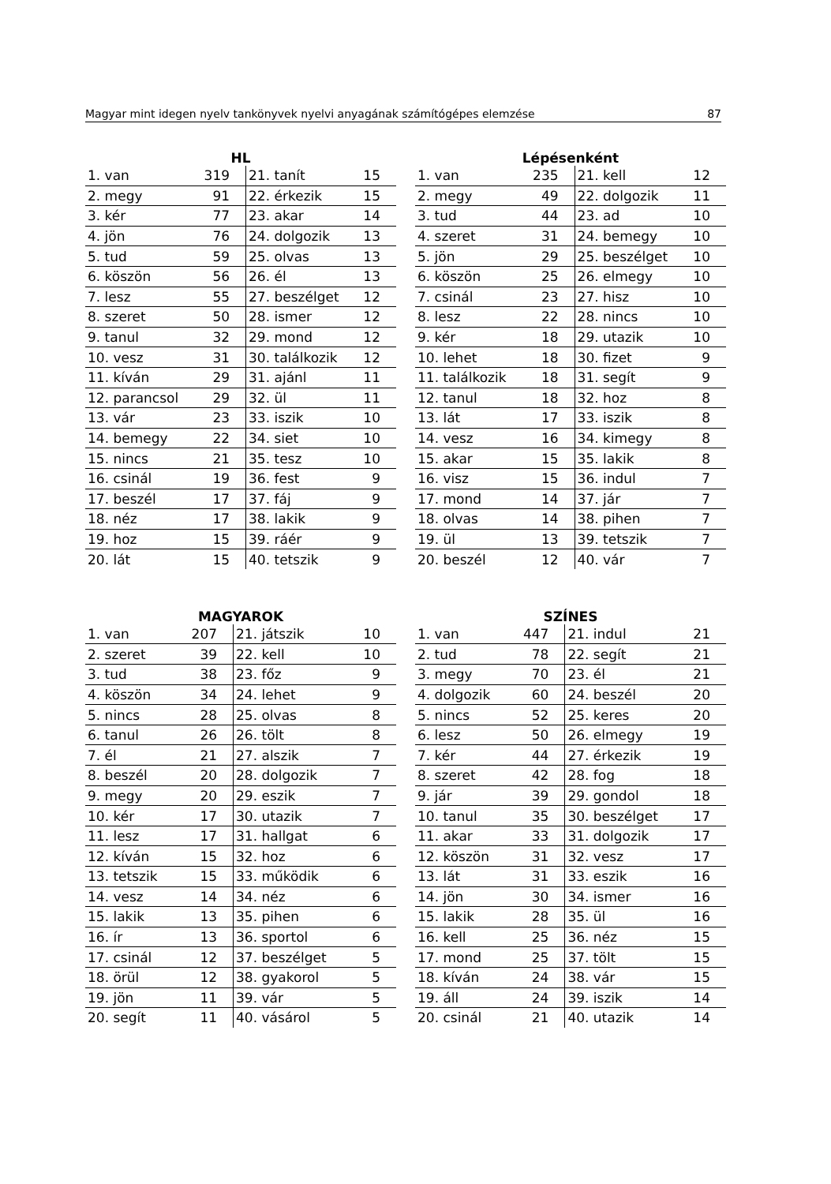Magyar mint idegen nyelv tankönyvek nyelvi anyagának számítógépes elemzése 87
HL
| 1. van | 319 | 21. tanít | 15 |
| 2. megy | 91 | 22. érkezik | 15 |
| 3. kér | 77 | 23. akar | 14 |
| 4. jön | 76 | 24. dolgozik | 13 |
| 5. tud | 59 | 25. olvas | 13 |
| 6. köszön | 56 | 26. él | 13 |
| 7. lesz | 55 | 27. beszélget | 12 |
| 8. szeret | 50 | 28. ismer | 12 |
| 9. tanul | 32 | 29. mond | 12 |
| 10. vesz | 31 | 30. találkozik | 12 |
| 11. kíván | 29 | 31. ajánl | 11 |
| 12. parancsol | 29 | 32. ül | 11 |
| 13. vár | 23 | 33. iszik | 10 |
| 14. bemegy | 22 | 34. siet | 10 |
| 15. nincs | 21 | 35. tesz | 10 |
| 16. csinál | 19 | 36. fest | 9 |
| 17. beszél | 17 | 37. fáj | 9 |
| 18. néz | 17 | 38. lakik | 9 |
| 19. hoz | 15 | 39. ráér | 9 |
| 20. lát | 15 | 40. tetszik | 9 |
Lépésenként
| 1. van | 235 | 21. kell | 12 |
| 2. megy | 49 | 22. dolgozik | 11 |
| 3. tud | 44 | 23. ad | 10 |
| 4. szeret | 31 | 24. bemegy | 10 |
| 5. jön | 29 | 25. beszélget | 10 |
| 6. köszön | 25 | 26. elmegy | 10 |
| 7. csinál | 23 | 27. hisz | 10 |
| 8. lesz | 22 | 28. nincs | 10 |
| 9. kér | 18 | 29. utazik | 10 |
| 10. lehet | 18 | 30. fizet | 9 |
| 11. találkozik | 18 | 31. segít | 9 |
| 12. tanul | 18 | 32. hoz | 8 |
| 13. lát | 17 | 33. iszik | 8 |
| 14. vesz | 16 | 34. kimegy | 8 |
| 15. akar | 15 | 35. lakik | 8 |
| 16. visz | 15 | 36. indul | 7 |
| 17. mond | 14 | 37. jár | 7 |
| 18. olvas | 14 | 38. pihen | 7 |
| 19. ül | 13 | 39. tetszik | 7 |
| 20. beszél | 12 | 40. vár | 7 |
MAGYAROK
| 1. van | 207 | 21. játszik | 10 |
| 2. szeret | 39 | 22. kell | 10 |
| 3. tud | 38 | 23. főz | 9 |
| 4. köszön | 34 | 24. lehet | 9 |
| 5. nincs | 28 | 25. olvas | 8 |
| 6. tanul | 26 | 26. tölt | 8 |
| 7. él | 21 | 27. alszik | 7 |
| 8. beszél | 20 | 28. dolgozik | 7 |
| 9. megy | 20 | 29. eszik | 7 |
| 10. kér | 17 | 30. utazik | 7 |
| 11. lesz | 17 | 31. hallgat | 6 |
| 12. kíván | 15 | 32. hoz | 6 |
| 13. tetszik | 15 | 33. működik | 6 |
| 14. vesz | 14 | 34. néz | 6 |
| 15. lakik | 13 | 35. pihen | 6 |
| 16. ír | 13 | 36. sportol | 6 |
| 17. csinál | 12 | 37. beszélget | 5 |
| 18. örül | 12 | 38. gyakorol | 5 |
| 19. jön | 11 | 39. vár | 5 |
| 20. segít | 11 | 40. vásárol | 5 |
SZÍNES
| 1. van | 447 | 21. indul | 21 |
| 2. tud | 78 | 22. segít | 21 |
| 3. megy | 70 | 23. él | 21 |
| 4. dolgozik | 60 | 24. beszél | 20 |
| 5. nincs | 52 | 25. keres | 20 |
| 6. lesz | 50 | 26. elmegy | 19 |
| 7. kér | 44 | 27. érkezik | 19 |
| 8. szeret | 42 | 28. fog | 18 |
| 9. jár | 39 | 29. gondol | 18 |
| 10. tanul | 35 | 30. beszélget | 17 |
| 11. akar | 33 | 31. dolgozik | 17 |
| 12. köszön | 31 | 32. vesz | 17 |
| 13. lát | 31 | 33. eszik | 16 |
| 14. jön | 30 | 34. ismer | 16 |
| 15. lakik | 28 | 35. ül | 16 |
| 16. kell | 25 | 36. néz | 15 |
| 17. mond | 25 | 37. tölt | 15 |
| 18. kíván | 24 | 38. vár | 15 |
| 19. áll | 24 | 39. iszik | 14 |
| 20. csinál | 21 | 40. utazik | 14 |